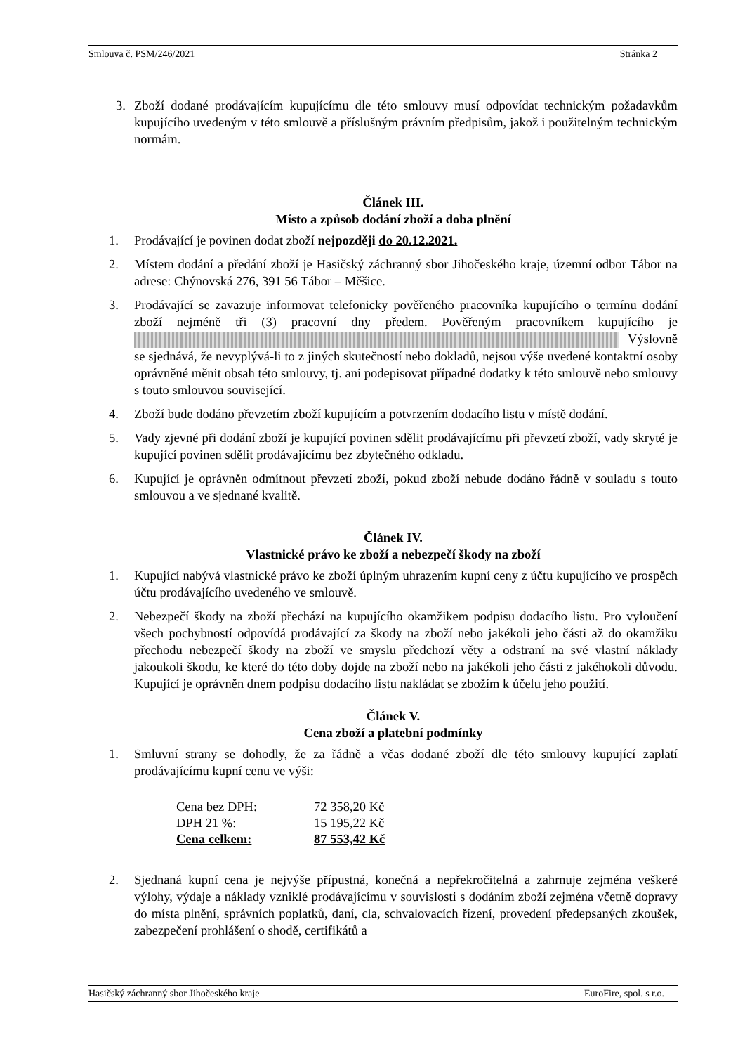Smlouva č. PSM/246/2021 Stránka 2
3. Zboží dodané prodávajícím kupujícímu dle této smlouvy musí odpovídat technickým požadavkům kupujícího uvedeným v této smlouvě a příslušným právním předpisům, jakož i použitelným technickým normám.
Článek III.
Místo a způsob dodání zboží a doba plnění
1. Prodávající je povinen dodat zboží nejpozději do 20.12.2021.
2. Místem dodání a předání zboží je Hasičský záchranný sbor Jihočeského kraje, územní odbor Tábor na adrese: Chýnovská 276, 391 56 Tábor – Měšice.
3. Prodávající se zavazuje informovat telefonicky pověřeného pracovníka kupujícího o termínu dodání zboží nejméně tři (3) pracovní dny předem. Pověřeným pracovníkem kupujícího je Výslovně se sjednává, že nevyplývá-li to z jiných skutečností nebo dokladů, nejsou výše uvedené kontaktní osoby oprávněné měnit obsah této smlouvy, tj. ani podepisovat případné dodatky k této smlouvě nebo smlouvy s touto smlouvou související.
4. Zboží bude dodáno převzetím zboží kupujícím a potvrzením dodacího listu v místě dodání.
5. Vady zjevné při dodání zboží je kupující povinen sdělit prodávajícímu při převzetí zboží, vady skryté je kupující povinen sdělit prodávajícímu bez zbytečného odkladu.
6. Kupující je oprávněn odmítnout převzetí zboží, pokud zboží nebude dodáno řádně v souladu s touto smlouvou a ve sjednané kvalitě.
Článek IV.
Vlastnické právo ke zboží a nebezpečí škody na zboží
1. Kupující nabývá vlastnické právo ke zboží úplným uhrazením kupní ceny z účtu kupujícího ve prospěch účtu prodávajícího uvedeného ve smlouvě.
2. Nebezpečí škody na zboží přechází na kupujícího okamžikem podpisu dodacího listu. Pro vyloučení všech pochybností odpovídá prodávající za škody na zboží nebo jakékoli jeho části až do okamžiku přechodu nebezpečí škody na zboží ve smyslu předchozí věty a odstraní na své vlastní náklady jakoukoli škodu, ke které do této doby dojde na zboží nebo na jakékoli jeho části z jakéhokoli důvodu. Kupující je oprávněn dnem podpisu dodacího listu nakládat se zbožím k účelu jeho použití.
Článek V.
Cena zboží a platební podmínky
1. Smluvní strany se dohodly, že za řádně a včas dodané zboží dle této smlouvy kupující zaplatí prodávajícímu kupní cenu ve výši:
| Cena bez DPH: | 72 358,20 Kč |
| DPH 21 %: | 15 195,22 Kč |
| Cena celkem: | 87 553,42 Kč |
2. Sjednaná kupní cena je nejvýše přípustná, konečná a nepřekročitelná a zahrnuje zejména veškeré výlohy, výdaje a náklady vzniklé prodávajícímu v souvislosti s dodáním zboží zejména včetně dopravy do místa plnění, správních poplatků, daní, cla, schvalovacích řízení, provedení předepsaných zkoušek, zabezpečení prohlášení o shodě, certifikátů a
Hasičský záchranný sbor Jihočeského kraje EuroFire, spol. s r.o.